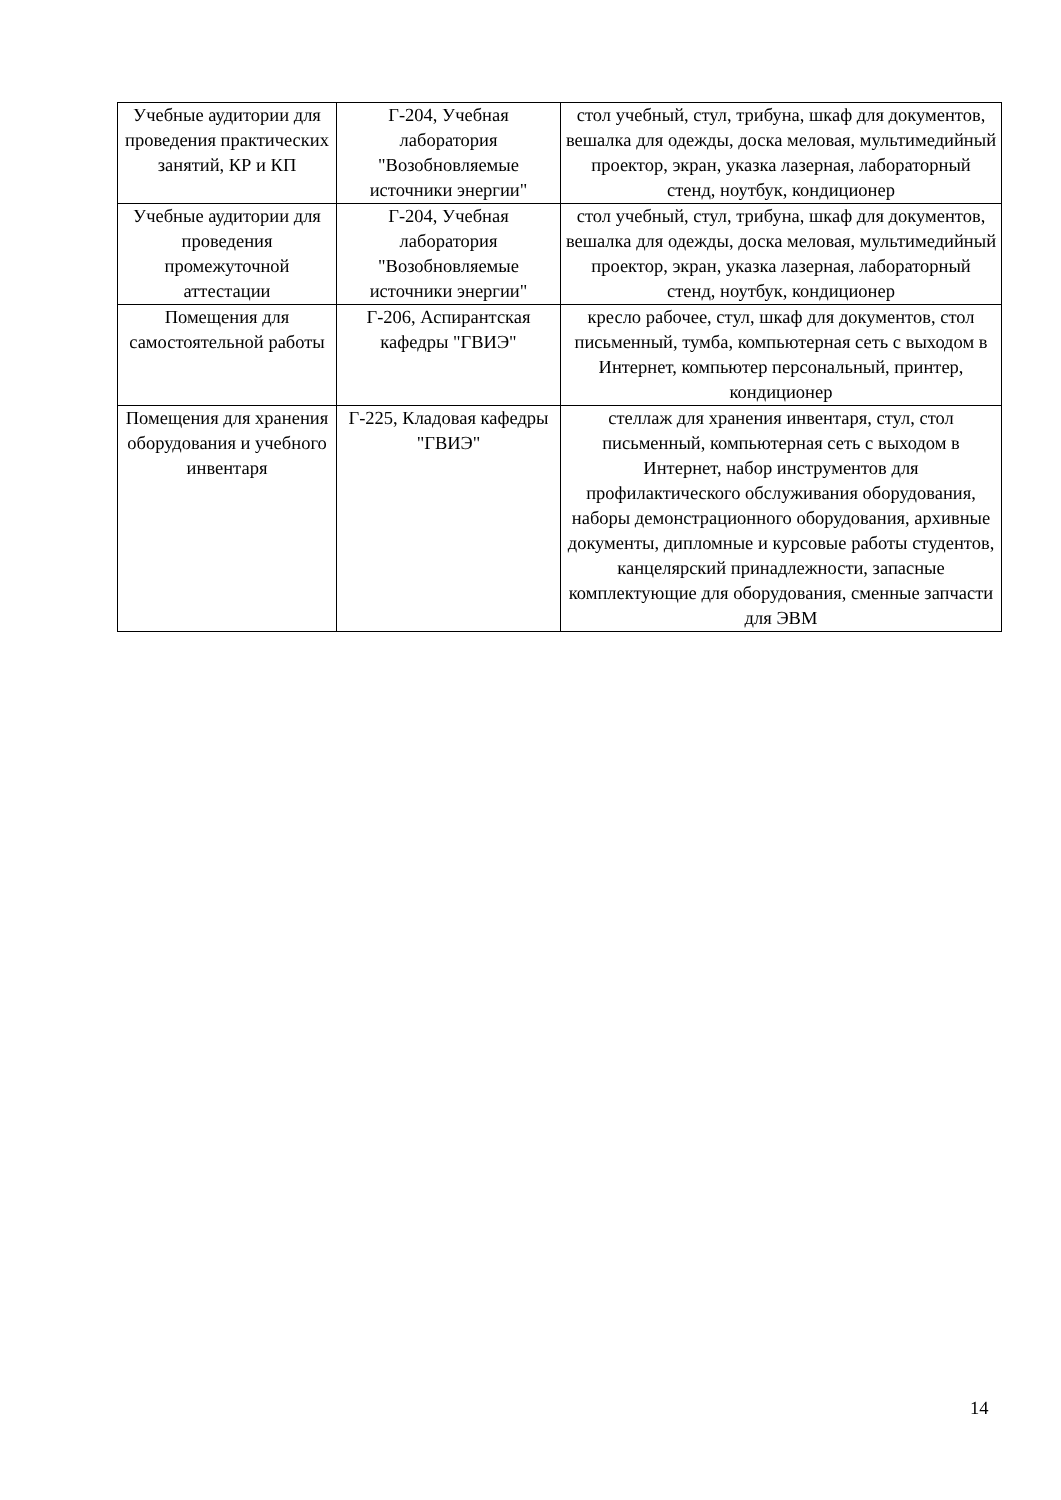| Учебные аудитории для проведения практических занятий, КР и КП | Г-204, Учебная лаборатория "Возобновляемые источники энергии" | стол учебный, стул, трибуна, шкаф для документов, вешалка для одежды, доска меловая, мультимедийный проектор, экран, указка лазерная, лабораторный стенд, ноутбук, кондиционер |
| Учебные аудитории для проведения промежуточной аттестации | Г-204, Учебная лаборатория "Возобновляемые источники энергии" | стол учебный, стул, трибуна, шкаф для документов, вешалка для одежды, доска меловая, мультимедийный проектор, экран, указка лазерная, лабораторный стенд, ноутбук, кондиционер |
| Помещения для самостоятельной работы | Г-206, Аспирантская кафедры "ГВИЭ" | кресло рабочее, стул, шкаф для документов, стол письменный, тумба, компьютерная сеть с выходом в Интернет, компьютер персональный, принтер, кондиционер |
| Помещения для хранения оборудования и учебного инвентаря | Г-225, Кладовая кафедры "ГВИЭ" | стеллаж для хранения инвентаря, стул, стол письменный, компьютерная сеть с выходом в Интернет, набор инструментов для профилактического обслуживания оборудования, наборы демонстрационного оборудования, архивные документы, дипломные и курсовые работы студентов, канцелярский принадлежности, запасные комплектующие для оборудования, сменные запчасти для ЭВМ |
14